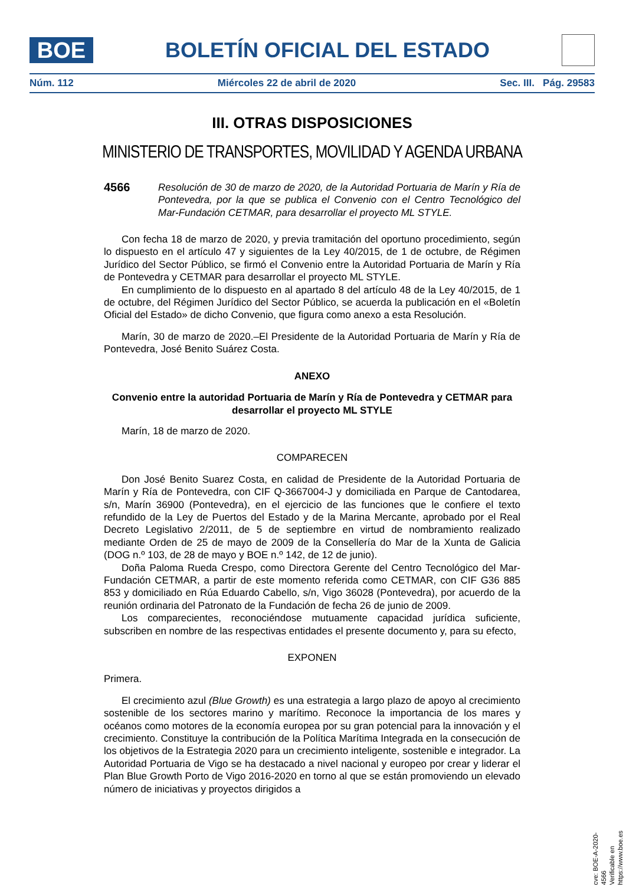BOE
BOLETÍN OFICIAL DEL ESTADO
Núm. 112 Miércoles 22 de abril de 2020 Sec. III. Pág. 29583
III. OTRAS DISPOSICIONES
MINISTERIO DE TRANSPORTES, MOVILIDAD Y AGENDA URBANA
4566 Resolución de 30 de marzo de 2020, de la Autoridad Portuaria de Marín y Ría de Pontevedra, por la que se publica el Convenio con el Centro Tecnológico del Mar-Fundación CETMAR, para desarrollar el proyecto ML STYLE.
Con fecha 18 de marzo de 2020, y previa tramitación del oportuno procedimiento, según lo dispuesto en el artículo 47 y siguientes de la Ley 40/2015, de 1 de octubre, de Régimen Jurídico del Sector Público, se firmó el Convenio entre la Autoridad Portuaria de Marín y Ría de Pontevedra y CETMAR para desarrollar el proyecto ML STYLE.
En cumplimiento de lo dispuesto en al apartado 8 del artículo 48 de la Ley 40/2015, de 1 de octubre, del Régimen Jurídico del Sector Público, se acuerda la publicación en el «Boletín Oficial del Estado» de dicho Convenio, que figura como anexo a esta Resolución.
Marín, 30 de marzo de 2020.–El Presidente de la Autoridad Portuaria de Marín y Ría de Pontevedra, José Benito Suárez Costa.
ANEXO
Convenio entre la autoridad Portuaria de Marín y Ría de Pontevedra y CETMAR para desarrollar el proyecto ML STYLE
Marín, 18 de marzo de 2020.
COMPARECEN
Don José Benito Suarez Costa, en calidad de Presidente de la Autoridad Portuaria de Marín y Ría de Pontevedra, con CIF Q-3667004-J y domiciliada en Parque de Cantodarea, s/n, Marín 36900 (Pontevedra), en el ejercicio de las funciones que le confiere el texto refundido de la Ley de Puertos del Estado y de la Marina Mercante, aprobado por el Real Decreto Legislativo 2/2011, de 5 de septiembre en virtud de nombramiento realizado mediante Orden de 25 de mayo de 2009 de la Consellería do Mar de la Xunta de Galicia (DOG n.º 103, de 28 de mayo y BOE n.º 142, de 12 de junio).
Doña Paloma Rueda Crespo, como Directora Gerente del Centro Tecnológico del Mar-Fundación CETMAR, a partir de este momento referida como CETMAR, con CIF G36 885 853 y domiciliado en Rúa Eduardo Cabello, s/n, Vigo 36028 (Pontevedra), por acuerdo de la reunión ordinaria del Patronato de la Fundación de fecha 26 de junio de 2009.
Los comparecientes, reconociéndose mutuamente capacidad jurídica suficiente, subscriben en nombre de las respectivas entidades el presente documento y, para su efecto,
EXPONEN
Primera.
El crecimiento azul (Blue Growth) es una estrategia a largo plazo de apoyo al crecimiento sostenible de los sectores marino y marítimo. Reconoce la importancia de los mares y océanos como motores de la economía europea por su gran potencial para la innovación y el crecimiento. Constituye la contribución de la Política Marítima Integrada en la consecución de los objetivos de la Estrategia 2020 para un crecimiento inteligente, sostenible e integrador. La Autoridad Portuaria de Vigo se ha destacado a nivel nacional y europeo por crear y liderar el Plan Blue Growth Porto de Vigo 2016-2020 en torno al que se están promoviendo un elevado número de iniciativas y proyectos dirigidos a
cve: BOE-A-2020-4566
Verificable en https://www.boe.es